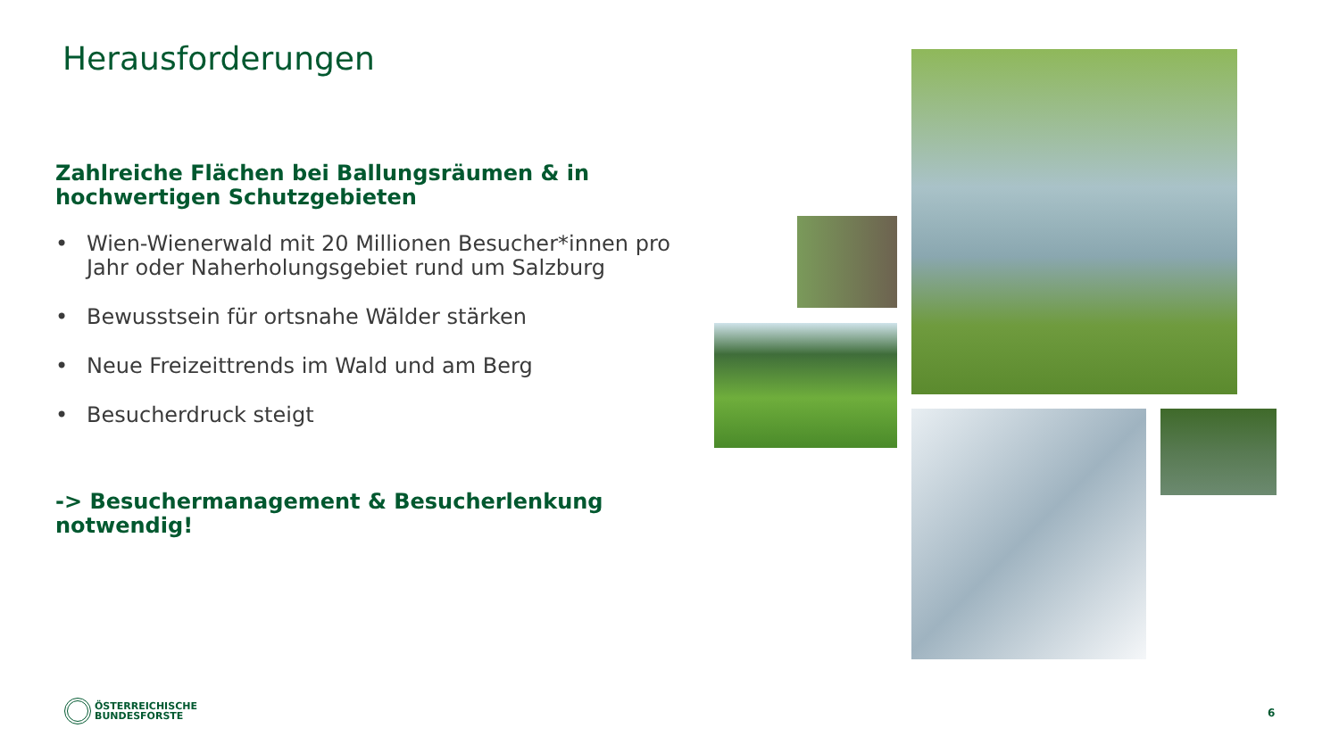Herausforderungen
Zahlreiche Flächen bei Ballungsräumen & in hochwertigen Schutzgebieten
• Wien-Wienerwald mit 20 Millionen Besucher*innen pro Jahr oder Naherholungsgebiet rund um Salzburg
• Bewusstsein für ortsnahe Wälder stärken
• Neue Freizeittrends im Wald und am Berg
• Besucherdruck steigt
-> Besuchermanagement & Besucherlenkung notwendig!
ÖSTERREICHISCHE
BUNDESFORSTE
6